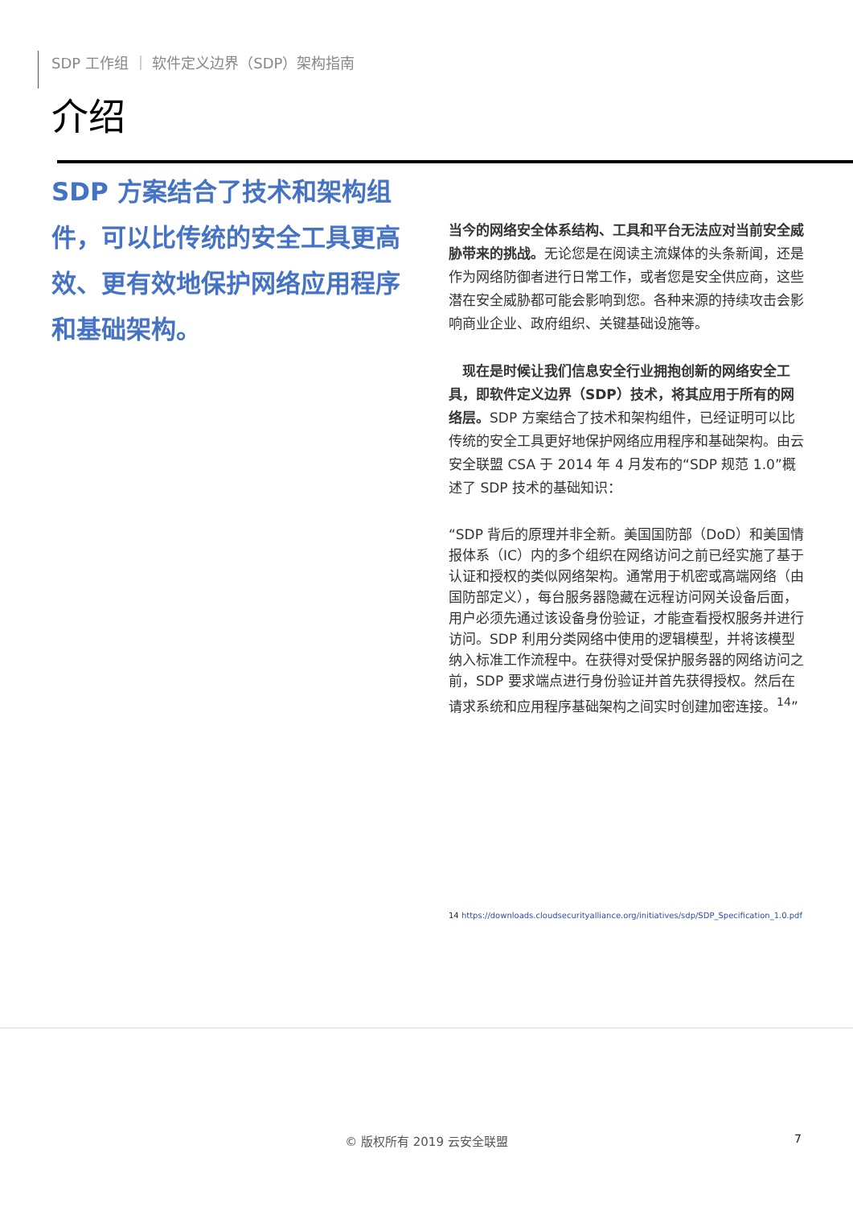SDP 工作组 ｜ 软件定义边界（SDP）架构指南
介绍
SDP 方案结合了技术和架构组件，可以比传统的安全工具更高效、更有效地保护网络应用程序和基础架构。
当今的网络安全体系结构、工具和平台无法应对当前安全威胁带来的挑战。无论您是在阅读主流媒体的头条新闻，还是作为网络防御者进行日常工作，或者您是安全供应商，这些潜在安全威胁都可能会影响到您。各种来源的持续攻击会影响商业企业、政府组织、关键基础设施等。
 现在是时候让我们信息安全行业拥抱创新的网络安全工具，即软件定义边界（SDP）技术，将其应用于所有的网络层。SDP 方案结合了技术和架构组件，已经证明可以比传统的安全工具更好地保护网络应用程序和基础架构。由云安全联盟 CSA 于 2014 年 4 月发布的“SDP 规范 1.0”概述了 SDP 技术的基础知识：
“SDP 背后的原理并非全新。美国国防部（DoD）和美国情报体系（IC）内的多个组织在网络访问之前已经实施了基于认证和授权的类似网络架构。通常用于机密或高端网络（由国防部定义），每台服务器隐藏在远程访问网关设备后面，用户必须先通过该设备身份验证，才能查看授权服务并进行访问。SDP 利用分类网络中使用的逻辑模型，并将该模型纳入标准工作流程中。在获得对受保护服务器的网络访问之前，SDP 要求端点进行身份验证并首先获得授权。然后在请求系统和应用程序基础架构之间实时创建加密连接。<sup>14</sup>”
14 https://downloads.cloudsecurityalliance.org/initiatives/sdp/SDP_Specification_1.0.pdf
© 版权所有 2019 云安全联盟 7